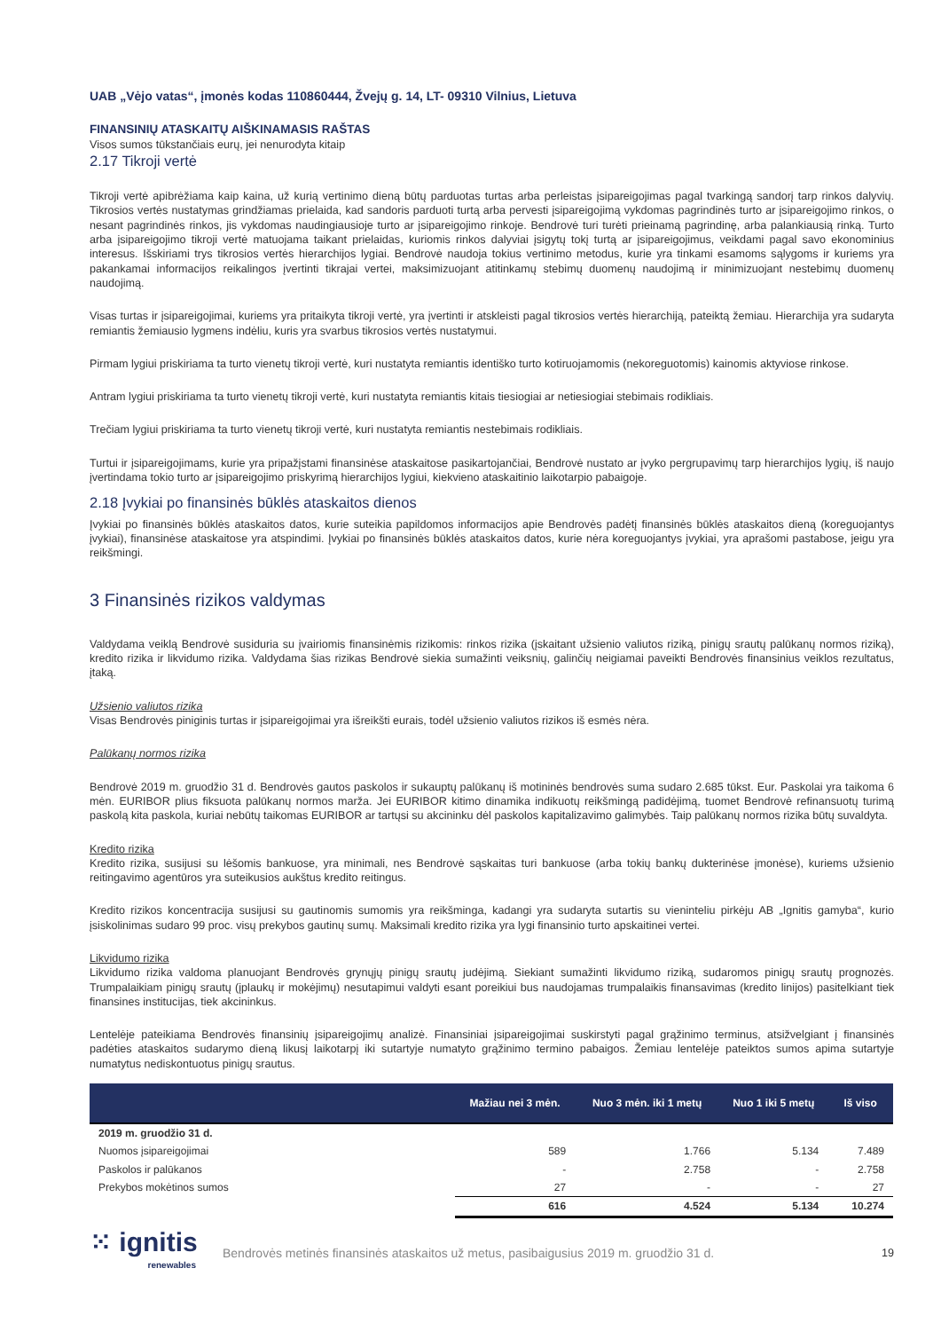UAB „Vėjo vatas“, įmonės kodas 110860444, Žvejų g. 14, LT- 09310 Vilnius, Lietuva
FINANSINIŲ ATASKAITŲ AIŠKINAMASIS RAŠTAS
Visos sumos tūkstančiais eurų, jei nenurodyta kitaip
2.17 Tikroji vertė
Tikroji vertė apibrėžiama kaip kaina, už kurią vertinimo dieną būtų parduotas turtas arba perleistas įsipareigojimas pagal tvarkingą sandorį tarp rinkos dalyvių. Tikrosios vertės nustatymas grindžiamas prielaida, kad sandoris parduoti turtą arba pervesti įsipareigojimą vykdomas pagrindinės turto ar įsipareigojimo rinkos, o nesant pagrindinės rinkos, jis vykdomas naudingiausioje turto ar įsipareigojimo rinkoje. Bendrovė turi turėti prieinamą pagrindinę, arba palankiausią rinką. Turto arba įsipareigojimo tikroji vertė matuojama taikant prielaidas, kuriomis rinkos dalyviai įsigytų tokį turtą ar įsipareigojimus, veikdami pagal savo ekonominius interesus. Išskiriami trys tikrosios vertės hierarchijos lygiai. Bendrovė naudoja tokius vertinimo metodus, kurie yra tinkami esamoms sąlygoms ir kuriems yra pakankamai informacijos reikalingos įvertinti tikrajai vertei, maksimizuojant atitinkamų stebimų duomenų naudojimą ir minimizuojant nestebimų duomenų naudojimą.
Visas turtas ir įsipareigojimai, kuriems yra pritaikyta tikroji vertė, yra įvertinti ir atskleisti pagal tikrosios vertės hierarchiją, pateiktą žemiau. Hierarchija yra sudaryta remiantis žemiausio lygmens indėliu, kuris yra svarbus tikrosios vertės nustatymui.
Pirmam lygiui priskiriama ta turto vienetų tikroji vertė, kuri nustatyta remiantis identiško turto kotiruojamomis (nekoreguotomis) kainomis aktyviose rinkose.
Antram lygiui priskiriama ta turto vienetų tikroji vertė, kuri nustatyta remiantis kitais tiesiogiai ar netiesiogiai stebimais rodikliais.
Trečiam lygiui priskiriama ta turto vienetų tikroji vertė, kuri nustatyta remiantis nestebimais rodikliais.
Turtui ir įsipareigojimams, kurie yra pripažįstami finansinėse ataskaitose pasikartojančiai, Bendrovė nustato ar įvyko pergrupavimų tarp hierarchijos lygių, iš naujo įvertindama tokio turto ar įsipareigojimo priskyrimą hierarchijos lygiui, kiekvieno ataskaitinio laikotarpio pabaigoje.
2.18 Įvykiai po finansinės būklės ataskaitos dienos
Įvykiai po finansinės būklės ataskaitos datos, kurie suteikia papildomos informacijos apie Bendrovės padėtį finansinės būklės ataskaitos dieną (koreguojantys įvykiai), finansinėse ataskaitose yra atspindimi. Įvykiai po finansinės būklės ataskaitos datos, kurie nėra koreguojantys įvykiai, yra aprašomi pastabose, jeigu yra reikšmingi.
3 Finansinės rizikos valdymas
Valdydama veiklą Bendrovė susiduria su įvairiomis finansinėmis rizikomis: rinkos rizika (įskaitant užsienio valiutos riziką, pinigų srautų palūkanų normos riziką), kredito rizika ir likvidumo rizika. Valdydama šias rizikas Bendrovė siekia sumažinti veiksnių, galinčių neigiamai paveikti Bendrovės finansinius veiklos rezultatus, įtaką.
Užsienio valiutos rizika
Visas Bendrovės piniginis turtas ir įsipareigojimai yra išreikšti eurais, todėl užsienio valiutos rizikos iš esmės nėra.
Palūkanų normos rizika
Bendrovė 2019 m. gruodžio 31 d. Bendrovės gautos paskolos ir sukauptų palūkanų iš motininės bendrovės suma sudaro 2.685 tūkst. Eur. Paskolai yra taikoma 6 mėn. EURIBOR plius fiksuota palūkanų normos marža. Jei EURIBOR kitimo dinamika indikuotų reikšmingą padidėjimą, tuomet Bendrovė refinansuotų turimą paskolą kita paskola, kuriai nebūtų taikomas EURIBOR ar tartųsi su akcininku dėl paskolos kapitalizavimo galimybės. Taip palūkanų normos rizika būtų suvaldyta.
Kredito rizika
Kredito rizika, susijusi su lėšomis bankuose, yra minimali, nes Bendrovė sąskaitas turi bankuose (arba tokių bankų dukterinėse įmonėse), kuriems užsienio reitingavimo agentūros yra suteikusios aukštus kredito reitingus.
Kredito rizikos koncentracija susijusi su gautinomis sumomis yra reikšminga, kadangi yra sudaryta sutartis su vieninteliu pirkėju AB „Ignitis gamyba“, kurio įsiskolinimas sudaro 99 proc. visų prekybos gautinų sumų. Maksimali kredito rizika yra lygi finansinio turto apskaitinei vertei.
Likvidumo rizika
Likvidumo rizika valdoma planuojant Bendrovės grynųjų pinigų srautų judėjimą. Siekiant sumažinti likvidumo riziką, sudaromos pinigų srautų prognozės. Trumpalaikiam pinigų srautų (įplaukų ir mokėjimų) nesutapimui valdyti esant poreikiui bus naudojamas trumpalaikis finansavimas (kredito linijos) pasitelkiant tiek finansines institucijas, tiek akcininkus.
Lentelėje pateikiama Bendrovės finansinių įsipareigojimų analizė. Finansiniai įsipareigojimai suskirstyti pagal grąžinimo terminus, atsižvelgiant į finansinės padėties ataskaitos sudarymo dieną likusį laikotarpį iki sutartyje numatyto grąžinimo termino pabaigos. Žemiau lentelėje pateiktos sumos apima sutartyje numatytus nediskontuotus pinigų srautus.
| | Mažiau nei 3 mėn. | Nuo 3 mėn. iki 1 metų | Nuo 1 iki 5 metų | Iš viso |
| --- | --- | --- | --- | --- |
| 2019 m. gruodžio 31 d. | | | | |
| Nuomos įsipareigojimai | 589 | 1.766 | 5.134 | 7.489 |
| Paskolos ir palūkanos | - | 2.758 | - | 2.758 |
| Prekybos mokėtinos sumos | 27 | - | - | 27 |
| | 616 | 4.524 | 5.134 | 10.274 |
⁙ ignitis
renewables
Bendrovės metinės finansinės ataskaitos už metus, pasibaigusius 2019 m. gruodžio 31 d.
19